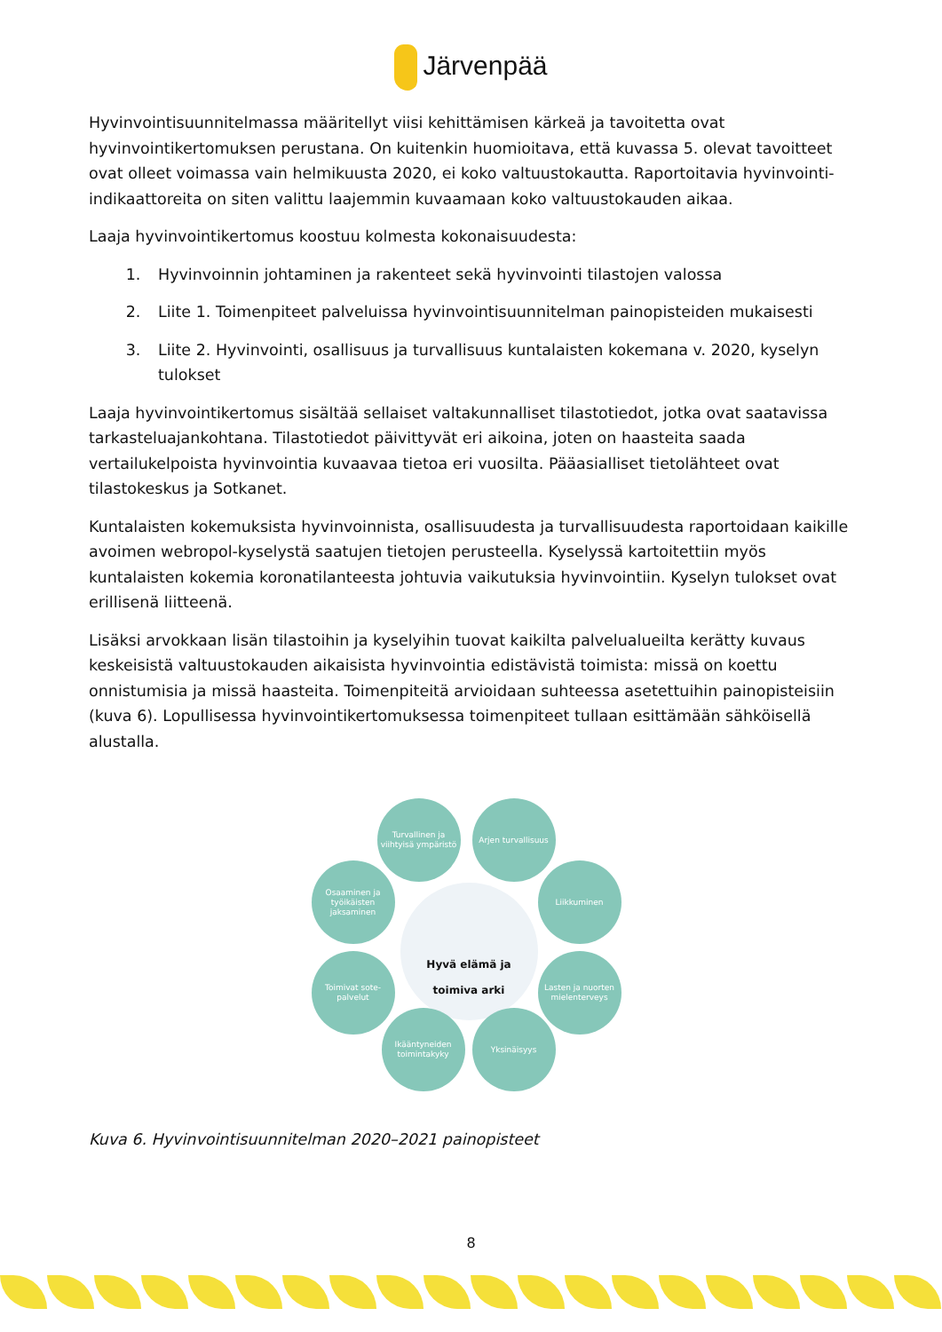Järvenpää
Hyvinvointisuunnitelmassa määritellyt viisi kehittämisen kärkeä ja tavoitetta ovat hyvinvointikertomuksen perustana. On kuitenkin huomioitava, että kuvassa 5. olevat tavoitteet ovat olleet voimassa vain helmikuusta 2020, ei koko valtuustokautta. Raportoitavia hyvinvointi-indikaattoreita on siten valittu laajemmin kuvaamaan koko valtuustokauden aikaa.
Laaja hyvinvointikertomus koostuu kolmesta kokonaisuudesta:
1. Hyvinvoinnin johtaminen ja rakenteet sekä hyvinvointi tilastojen valossa
2. Liite 1. Toimenpiteet palveluissa hyvinvointisuunnitelman painopisteiden mukaisesti
3. Liite 2. Hyvinvointi, osallisuus ja turvallisuus kuntalaisten kokemana v. 2020, kyselyn tulokset
Laaja hyvinvointikertomus sisältää sellaiset valtakunnalliset tilastotiedot, jotka ovat saatavissa tarkasteluajankohtana. Tilastotiedot päivittyvät eri aikoina, joten on haasteita saada vertailukelpoista hyvinvointia kuvaavaa tietoa eri vuosilta. Pääasialliset tietolähteet ovat tilastokeskus ja Sotkanet.
Kuntalaisten kokemuksista hyvinvoinnista, osallisuudesta ja turvallisuudesta raportoidaan kaikille avoimen webropol-kyselystä saatujen tietojen perusteella. Kyselyssä kartoitettiin myös kuntalaisten kokemia koronatilanteesta johtuvia vaikutuksia hyvinvointiin. Kyselyn tulokset ovat erillisenä liitteenä.
Lisäksi arvokkaan lisän tilastoihin ja kyselyihin tuovat kaikilta palvelualueilta kerätty kuvaus keskeisistä valtuustokauden aikaisista hyvinvointia edistävistä toimista: missä on koettu onnistumisia ja missä haasteita. Toimenpiteitä arvioidaan suhteessa asetettuihin painopisteisiin (kuva 6). Lopullisessa hyvinvointikertomuksessa toimenpiteet tullaan esittämään sähköisellä alustalla.
Turvallinen ja viihtyisä ympäristö
Arjen turvallisuus
Osaaminen ja työikäisten jaksaminen
Liikkuminen
Hyvä elämä ja
toimiva arki
Toimivat sote-palvelut
Lasten ja nuorten mielenterveys
Ikääntyneiden toimintakyky
Yksinäisyys
Kuva 6. Hyvinvointisuunnitelman 2020–2021 painopisteet
8